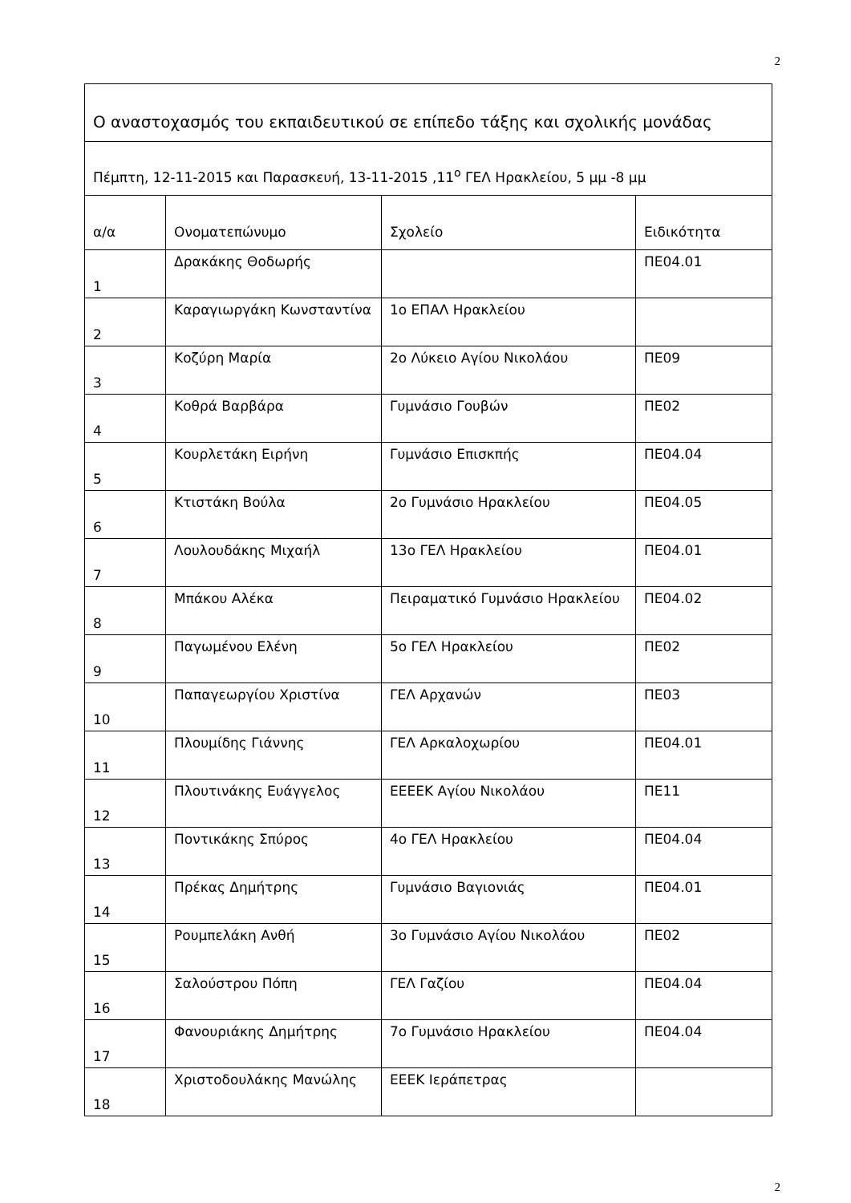2
| Ο αναστοχασμός του εκπαιδευτικού σε επίπεδο τάξης και σχολικής μονάδας | | | |
| Πέμπτη, 12-11-2015 και Παρασκευή, 13-11-2015 ,11<sup>ο</sup> ΓΕΛ Ηρακλείου, 5 μμ -8 μμ | | | |
| α/α | Ονοματεπώνυμο | Σχολείο | Ειδικότητα |
| 1 | Δρακάκης Θοδωρής | | ΠΕ04.01 |
| 2 | Καραγιωργάκη Κωνσταντίνα | 1ο ΕΠΑΛ Ηρακλείου | |
| 3 | Κοζύρη Μαρία | 2ο Λύκειο Αγίου Νικολάου | ΠΕ09 |
| 4 | Κοθρά Βαρβάρα | Γυμνάσιο Γουβών | ΠΕ02 |
| 5 | Κουρλετάκη Ειρήνη | Γυμνάσιο Επισκπής | ΠΕ04.04 |
| 6 | Κτιστάκη Βούλα | 2ο Γυμνάσιο Ηρακλείου | ΠΕ04.05 |
| 7 | Λουλουδάκης Μιχαήλ | 13ο ΓΕΛ Ηρακλείου | ΠΕ04.01 |
| 8 | Μπάκου Αλέκα | Πειραματικό Γυμνάσιο Ηρακλείου | ΠΕ04.02 |
| 9 | Παγωμένου Ελένη | 5ο ΓΕΛ Ηρακλείου | ΠΕ02 |
| 10 | Παπαγεωργίου Χριστίνα | ΓΕΛ Αρχανών | ΠΕ03 |
| 11 | Πλουμίδης Γιάννης | ΓΕΛ Αρκαλοχωρίου | ΠΕ04.01 |
| 12 | Πλουτινάκης Ευάγγελος | ΕΕΕΕΚ Αγίου Νικολάου | ΠΕ11 |
| 13 | Ποντικάκης Σπύρος | 4ο ΓΕΛ Ηρακλείου | ΠΕ04.04 |
| 14 | Πρέκας Δημήτρης | Γυμνάσιο Βαγιονιάς | ΠΕ04.01 |
| 15 | Ρουμπελάκη Ανθή | 3ο Γυμνάσιο Αγίου Νικολάου | ΠΕ02 |
| 16 | Σαλούστρου Πόπη | ΓΕΛ Γαζίου | ΠΕ04.04 |
| 17 | Φανουριάκης Δημήτρης | 7ο Γυμνάσιο Ηρακλείου | ΠΕ04.04 |
| 18 | Χριστοδουλάκης Μανώλης | ΕΕΕΚ Ιεράπετρας | |
2